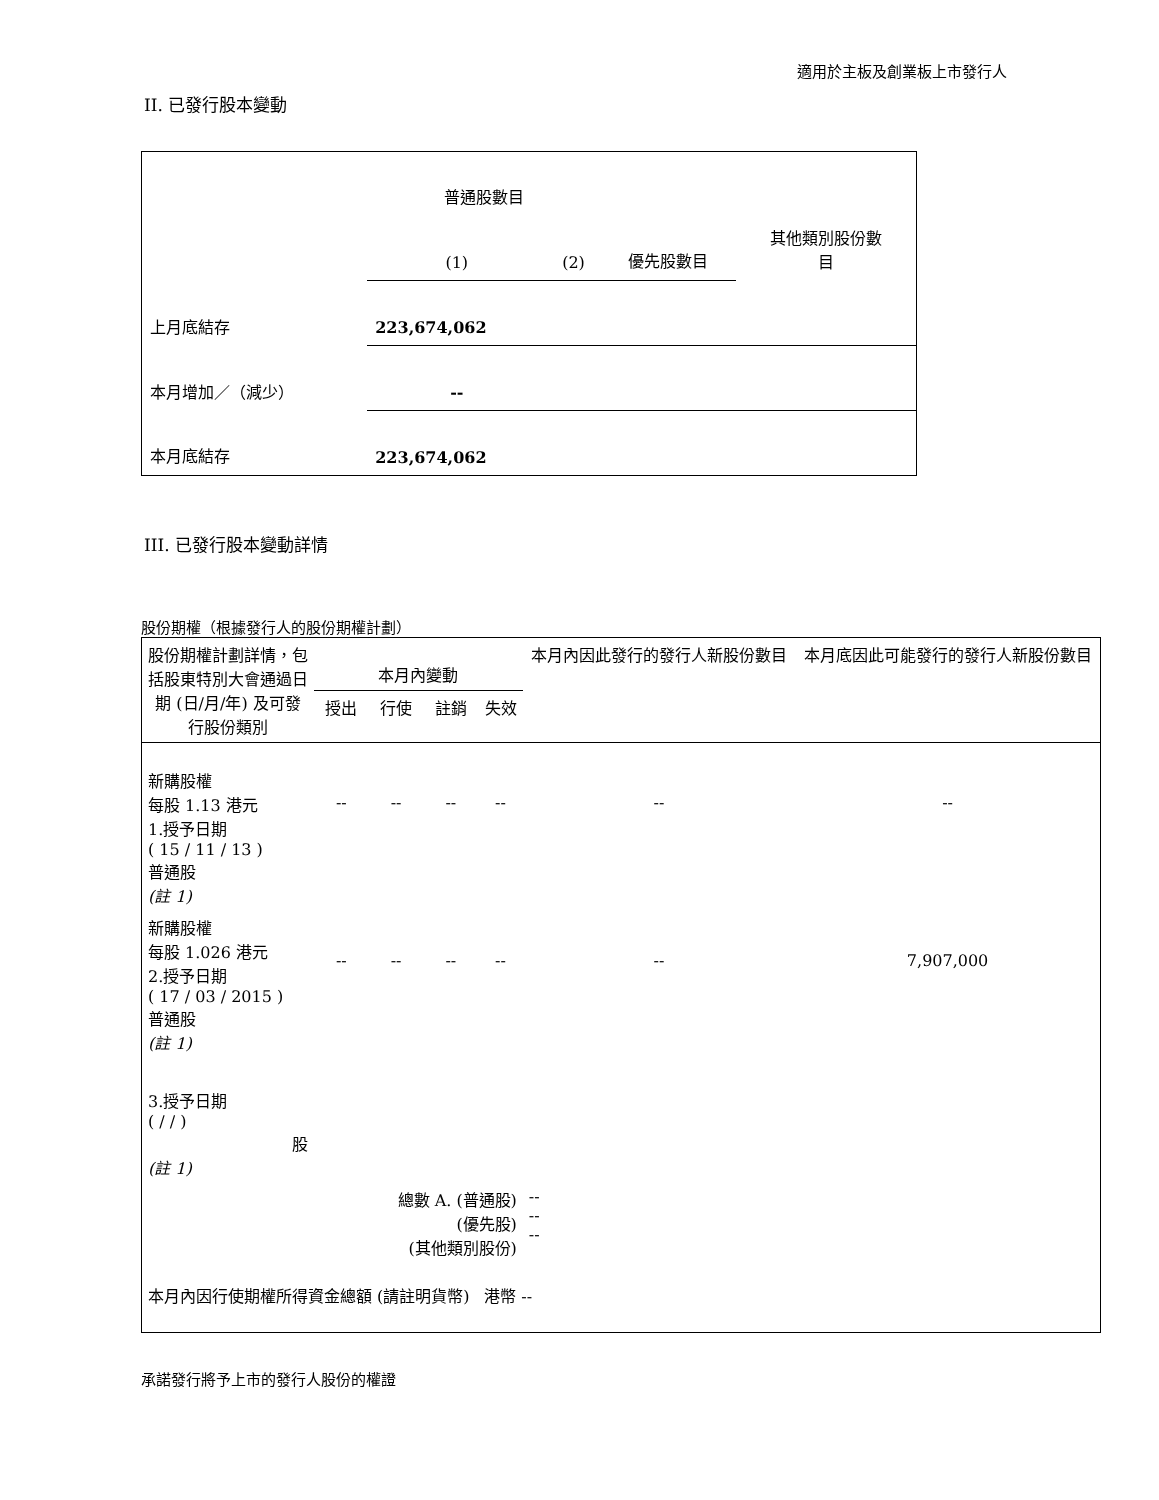適用於主板及創業板上市發行人
II. 已發行股本變動
| | 普通股數目 | | | 其他類別股份數 目 |
| | (1) | (2) | 優先股數目 | |
| 上月底結存 | 223,674,062 | | | |
| 本月增加／（減少） | -- | | | |
| 本月底結存 | 223,674,062 | | | |
III. 已發行股本變動詳情
股份期權（根據發行人的股份期權計劃）
| 股份期權計劃詳情，包括股東特別大會通過日期 (日/月/年) 及可發行股份類別 | 本月內變動 | | | | 本月內因此發行的發行人新股份數目 | 本月底因此可能發行的發行人新股份數目 |
| | 授出 | 行使 | 註銷 | 失效 | | |
| 新購股權 每股 1.13 港元 1.授予日期 ( 15 / 11 / 13 ) 普通股 (註 1) | -- | -- | -- | -- | -- | -- |
| 新購股權 每股 1.026 港元 2.授予日期 ( 17 / 03 / 2015 ) 普通股 (註 1) | -- | -- | -- | -- | -- | 7,907,000 |
| 3.授予日期 ( / / ) 股 (註 1) | | | | | | |
| 總數 A. (普通股) (優先股) (其他類別股份) | | | | | -- -- -- | |
| 本月內因行使期權所得資金總額 (請註明貨幣) | | | | 港幣 -- | | |
承諾發行將予上市的發行人股份的權證